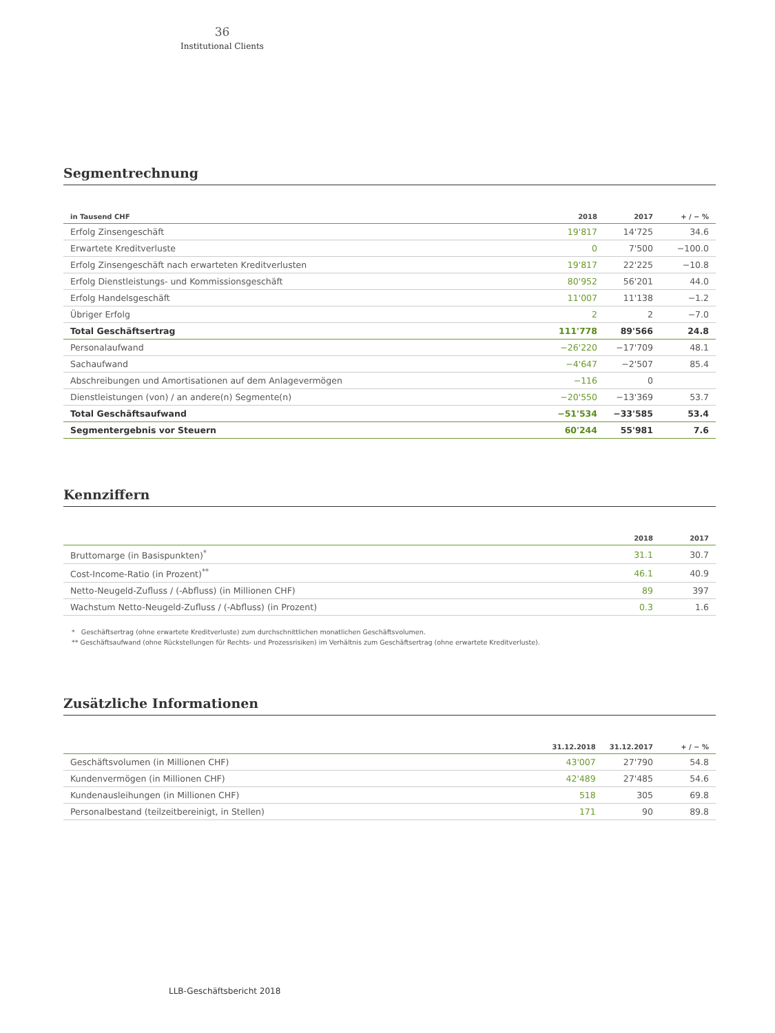36
Institutional Clients
Segmentrechnung
| in Tausend CHF | 2018 | 2017 | + / − % |
| --- | --- | --- | --- |
| Erfolg Zinsengeschäft | 19'817 | 14'725 | 34.6 |
| Erwartete Kreditverluste | 0 | 7'500 | −100.0 |
| Erfolg Zinsengeschäft nach erwarteten Kreditverlusten | 19'817 | 22'225 | −10.8 |
| Erfolg Dienstleistungs- und Kommissionsgeschäft | 80'952 | 56'201 | 44.0 |
| Erfolg Handelsgeschäft | 11'007 | 11'138 | −1.2 |
| Übriger Erfolg | 2 | 2 | −7.0 |
| Total Geschäftsertrag | 111'778 | 89'566 | 24.8 |
| Personalaufwand | −26'220 | −17'709 | 48.1 |
| Sachaufwand | −4'647 | −2'507 | 85.4 |
| Abschreibungen und Amortisationen auf dem Anlagevermögen | −116 | 0 | |
| Dienstleistungen (von) / an andere(n) Segmente(n) | −20'550 | −13'369 | 53.7 |
| Total Geschäftsaufwand | −51'534 | −33'585 | 53.4 |
| Segmentergebnis vor Steuern | 60'244 | 55'981 | 7.6 |
Kennziffern
| | 2018 | 2017 |
| --- | --- | --- |
| Bruttomarge (in Basispunkten)<sup>*</sup> | 31.1 | 30.7 |
| Cost-Income-Ratio (in Prozent)<sup>**</sup> | 46.1 | 40.9 |
| Netto-Neugeld-Zufluss / (-Abfluss) (in Millionen CHF) | 89 | 397 |
| Wachstum Netto-Neugeld-Zufluss / (-Abfluss) (in Prozent) | 0.3 | 1.6 |
* Geschäftsertrag (ohne erwartete Kreditverluste) zum durchschnittlichen monatlichen Geschäftsvolumen.
** Geschäftsaufwand (ohne Rückstellungen für Rechts- und Prozessrisiken) im Verhältnis zum Geschäftsertrag (ohne erwartete Kreditverluste).
Zusätzliche Informationen
| | 31.12.2018 | 31.12.2017 | + / − % |
| --- | --- | --- | --- |
| Geschäftsvolumen (in Millionen CHF) | 43'007 | 27'790 | 54.8 |
| Kundenvermögen (in Millionen CHF) | 42'489 | 27'485 | 54.6 |
| Kundenausleihungen (in Millionen CHF) | 518 | 305 | 69.8 |
| Personalbestand (teilzeitbereinigt, in Stellen) | 171 | 90 | 89.8 |
LLB-Geschäftsbericht 2018